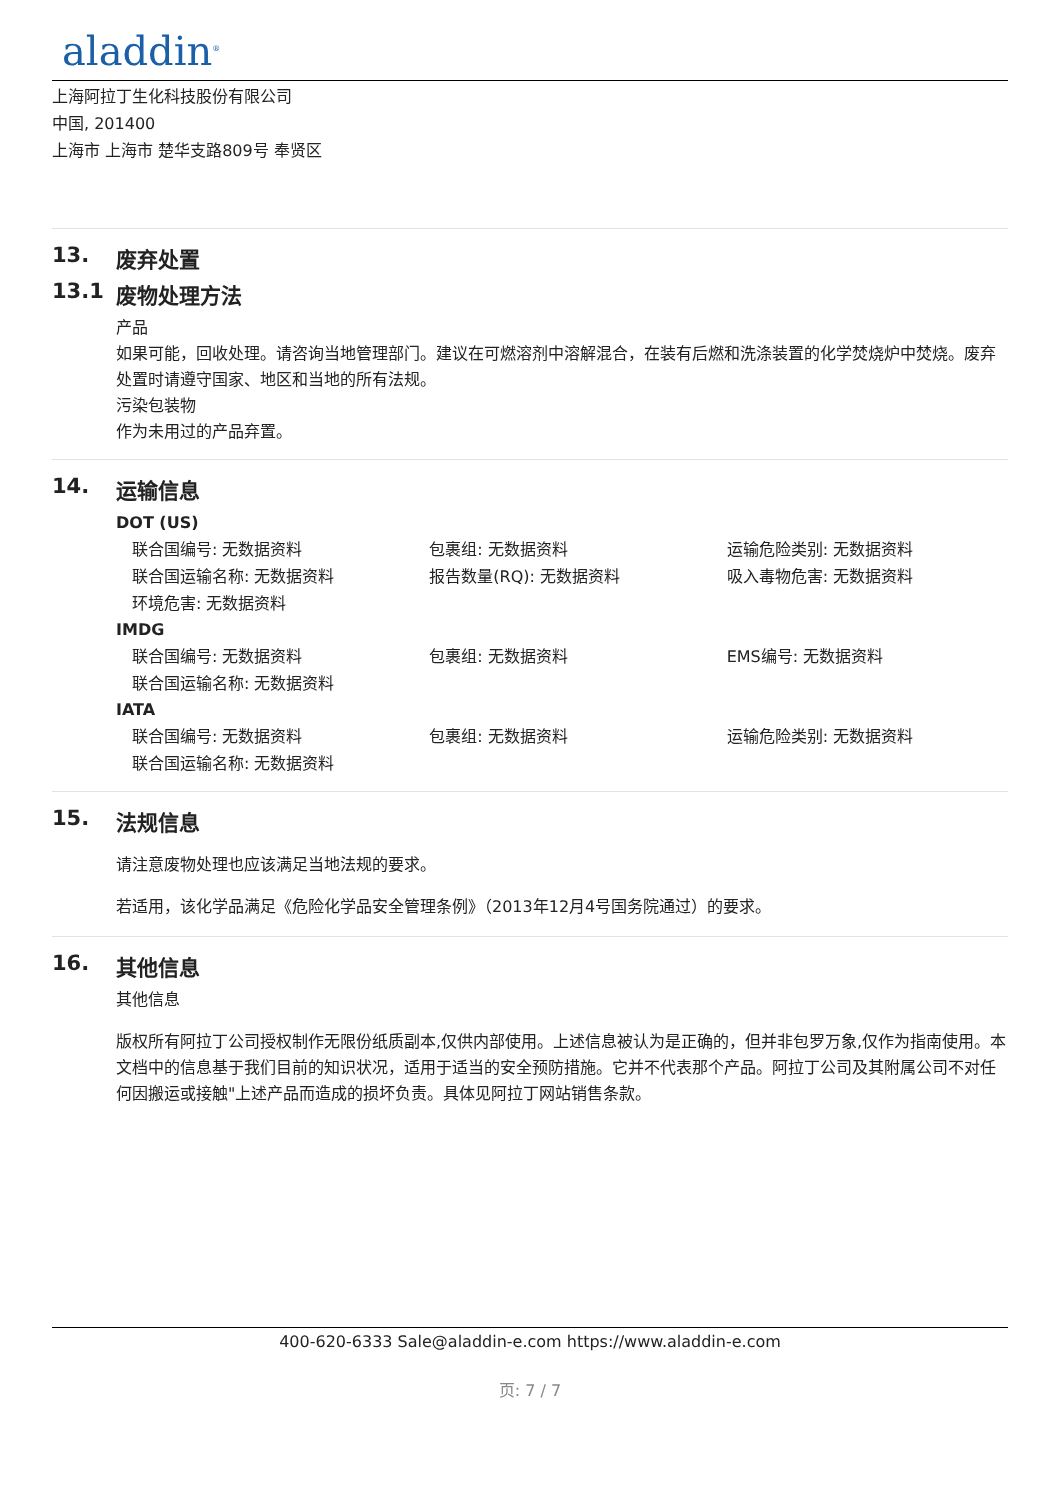aladdin<sup>®</sup>
上海阿拉丁生化科技股份有限公司
中国, 201400
上海市 上海市 楚华支路809号 奉贤区
13. 废弃处置
13.1 废物处理方法
产品
如果可能，回收处理。请咨询当地管理部门。建议在可燃溶剂中溶解混合，在装有后燃和洗涤装置的化学焚烧炉中焚烧。废弃处置时请遵守国家、地区和当地的所有法规。
污染包装物
作为未用过的产品弃置。
14. 运输信息
DOT (US)
| 联合国编号: 无数据资料 | 包裹组: 无数据资料 | 运输危险类别: 无数据资料 |
| 联合国运输名称: 无数据资料 | 报告数量(RQ): 无数据资料 | 吸入毒物危害: 无数据资料 |
| 环境危害: 无数据资料 | | |
IMDG
| 联合国编号: 无数据资料 | 包裹组: 无数据资料 | EMS编号: 无数据资料 |
| 联合国运输名称: 无数据资料 | | |
IATA
| 联合国编号: 无数据资料 | 包裹组: 无数据资料 | 运输危险类别: 无数据资料 |
| 联合国运输名称: 无数据资料 | | |
15. 法规信息
请注意废物处理也应该满足当地法规的要求。
若适用，该化学品满足《危险化学品安全管理条例》（2013年12月4号国务院通过）的要求。
16. 其他信息
其他信息
版权所有阿拉丁公司授权制作无限份纸质副本,仅供内部使用。上述信息被认为是正确的，但并非包罗万象,仅作为指南使用。本文档中的信息基于我们目前的知识状况，适用于适当的安全预防措施。它并不代表那个产品。阿拉丁公司及其附属公司不对任何因搬运或接触"上述产品而造成的损坏负责。具体见阿拉丁网站销售条款。
400-620-6333 Sale@aladdin-e.com https://www.aladdin-e.com
页: 7 / 7